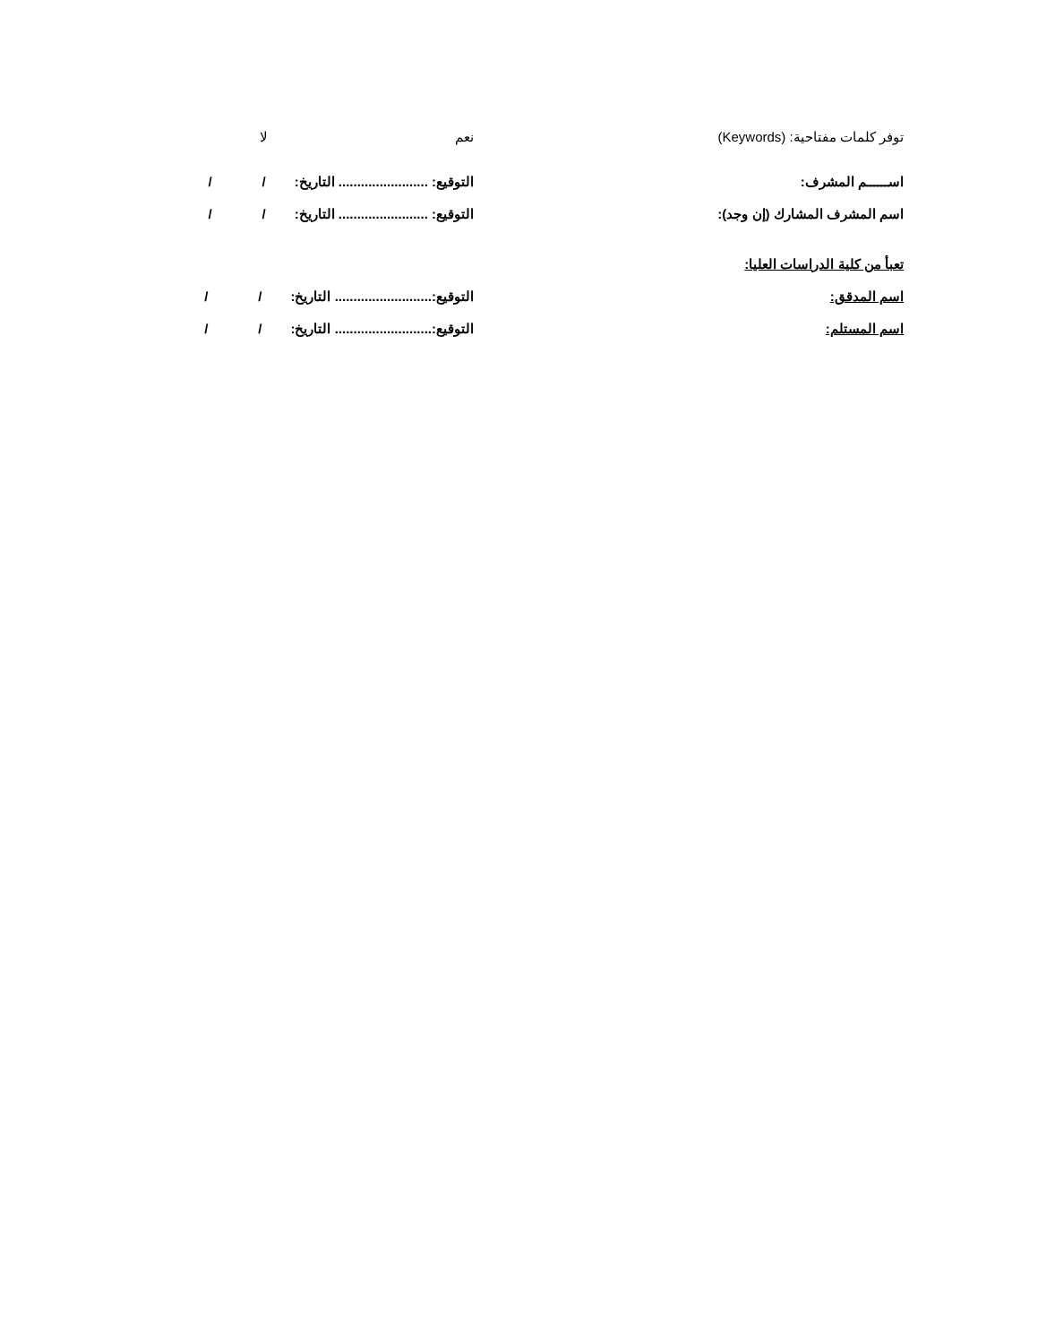توفر كلمات مفتاحية: (Keywords) نعم لا
اســــــم المشرف:
التوقيع: ........................ التاريخ: / /
اسم المشرف المشارك (إن وجد):
التوقيع: ........................ التاريخ: / /
تعبأ من كلية الدراسات العليا:
اسم المدقق:
التوقيع:.......................... التاريخ: / /
اسم المستلم:
التوقيع:.......................... التاريخ: / /